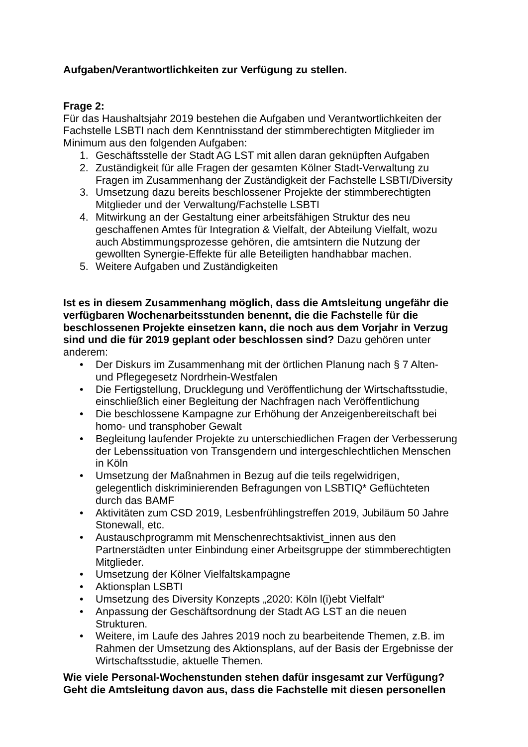Aufgaben/Verantwortlichkeiten zur Verfügung zu stellen.
Frage 2:
Für das Haushaltsjahr 2019 bestehen die Aufgaben und Verantwortlichkeiten der Fachstelle LSBTI nach dem Kenntnisstand der stimmberechtigten Mitglieder im Minimum aus den folgenden Aufgaben:
1. Geschäftsstelle der Stadt AG LST mit allen daran geknüpften Aufgaben
2. Zuständigkeit für alle Fragen der gesamten Kölner Stadt-Verwaltung zu Fragen im Zusammenhang der Zuständigkeit der Fachstelle LSBTI/Diversity
3. Umsetzung dazu bereits beschlossener Projekte der stimmberechtigten Mitglieder und der Verwaltung/Fachstelle LSBTI
4. Mitwirkung an der Gestaltung einer arbeitsfähigen Struktur des neu geschaffenen Amtes für Integration & Vielfalt, der Abteilung Vielfalt, wozu auch Abstimmungsprozesse gehören, die amtsintern die Nutzung der gewollten Synergie-Effekte für alle Beteiligten handhabbar machen.
5. Weitere Aufgaben und Zuständigkeiten
Ist es in diesem Zusammenhang möglich, dass die Amtsleitung ungefähr die verfügbaren Wochenarbeitsstunden benennt, die die Fachstelle für die beschlossenen Projekte einsetzen kann, die noch aus dem Vorjahr in Verzug sind und die für 2019 geplant oder beschlossen sind? Dazu gehören unter anderem:
• Der Diskurs im Zusammenhang mit der örtlichen Planung nach § 7 Alten- und Pflegegesetz Nordrhein-Westfalen
• Die Fertigstellung, Drucklegung und Veröffentlichung der Wirtschaftsstudie, einschließlich einer Begleitung der Nachfragen nach Veröffentlichung
• Die beschlossene Kampagne zur Erhöhung der Anzeigenbereitschaft bei homo- und transphober Gewalt
• Begleitung laufender Projekte zu unterschiedlichen Fragen der Verbesserung der Lebenssituation von Transgendern und intergeschlechtlichen Menschen in Köln
• Umsetzung der Maßnahmen in Bezug auf die teils regelwidrigen, gelegentlich diskriminierenden Befragungen von LSBTIQ* Geflüchteten durch das BAMF
• Aktivitäten zum CSD 2019, Lesbenfrühlingstreffen 2019, Jubiläum 50 Jahre Stonewall, etc.
• Austauschprogramm mit Menschenrechtsaktivist_innen aus den Partnerstädten unter Einbindung einer Arbeitsgruppe der stimmberechtigten Mitglieder.
• Umsetzung der Kölner Vielfaltskampagne
• Aktionsplan LSBTI
• Umsetzung des Diversity Konzepts „2020: Köln l(i)ebt Vielfalt“
• Anpassung der Geschäftsordnung der Stadt AG LST an die neuen Strukturen.
• Weitere, im Laufe des Jahres 2019 noch zu bearbeitende Themen, z.B. im Rahmen der Umsetzung des Aktionsplans, auf der Basis der Ergebnisse der Wirtschaftsstudie, aktuelle Themen.
Wie viele Personal-Wochenstunden stehen dafür insgesamt zur Verfügung? Geht die Amtsleitung davon aus, dass die Fachstelle mit diesen personellen